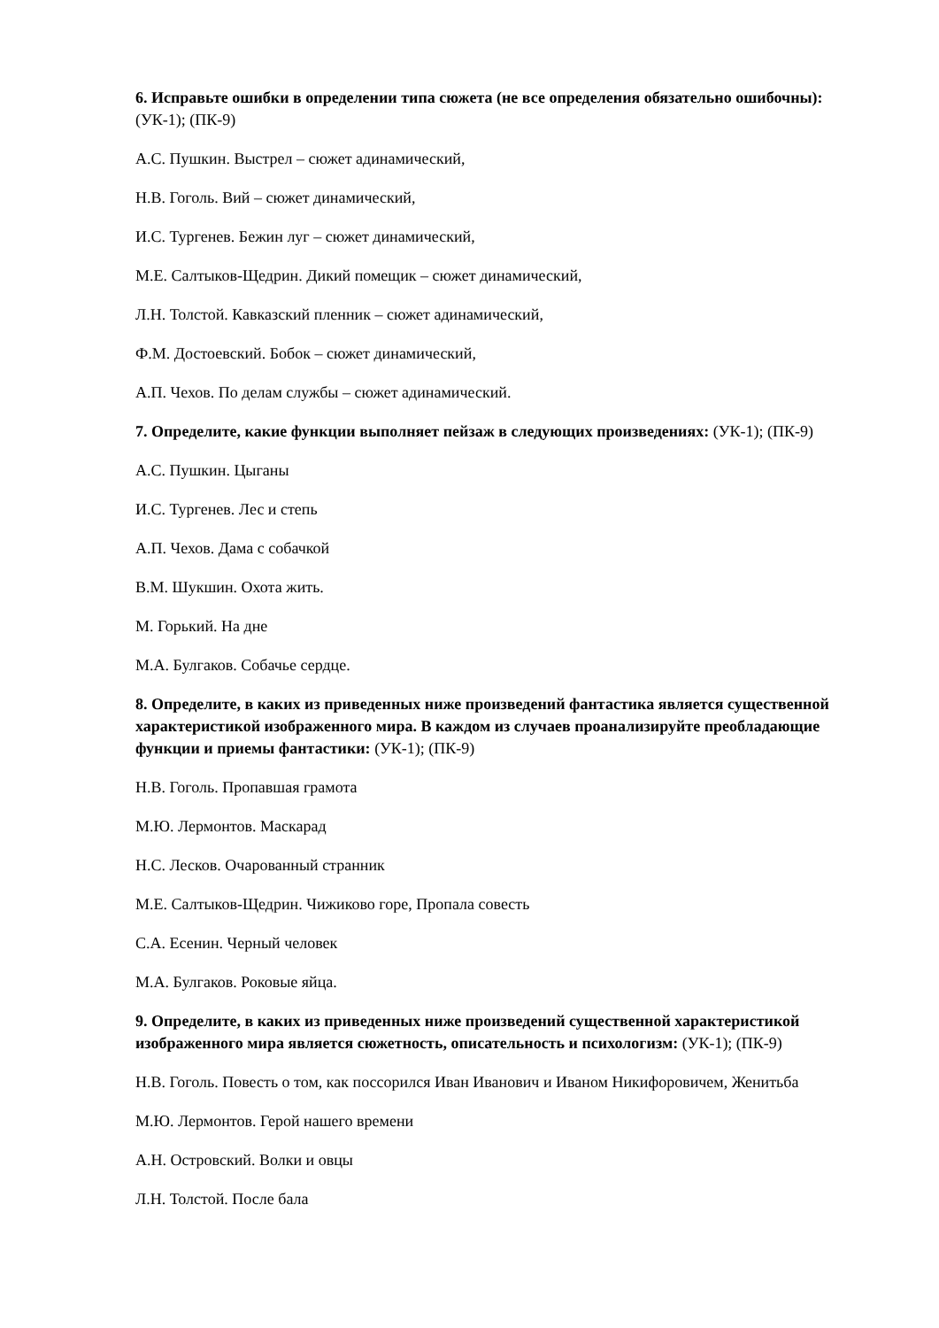6. Исправьте ошибки в определении типа сюжета (не все определения обязательно ошибоч­ны): (УК-1); (ПК-9)
А.С. Пушкин. Выстрел – сюжет адинамический,
Н.В. Гоголь. Вий – сюжет динамический,
И.С. Тургенев. Бежин луг – сюжет динамический,
М.Е. Салтыков-Щедрин. Дикий помещик – сюжет динамический,
Л.Н. Толстой. Кавказский пленник – сюжет адинамический,
Ф.М. Достоевский. Бобок – сюжет динамический,
А.П. Чехов. По делам службы – сюжет адинамический.
7. Определите, какие функции выполняет пейзаж в следующих произведениях: (УК-1); (ПК-9)
А.С. Пушкин. Цыганы
И.С. Тургенев. Лес и степь
А.П. Чехов. Дама с собачкой
В.М. Шукшин. Охота жить.
М. Горький. На дне
М.А. Булгаков. Собачье сердце.
8. Определите, в каких из приведенных ниже произведений фантастика является суще­ственной характеристикой изображенного мира. В каждом из случаев проанализируйте пре­обладающие функции и приемы фантастики: (УК-1); (ПК-9)
Н.В. Гоголь. Пропавшая грамота
М.Ю. Лермонтов. Маскарад
Н.С. Лесков. Очарованный странник
М.Е. Салтыков-Щедрин. Чижиково горе, Пропала совесть
С.А. Есенин. Черный человек
М.А. Булгаков. Роковые яйца.
9. Определите, в каких из приведенных ниже произведений существенной характеристикой изображенного мира является сюжетность, описательность и психологизм: (УК-1); (ПК-9)
Н.В. Гоголь. Повесть о том, как поссорился Иван Иванович и Иваном Никифоровичем, Женитьба
М.Ю. Лермонтов. Герой нашего времени
А.Н. Островский. Волки и овцы
Л.Н. Толстой. После бала